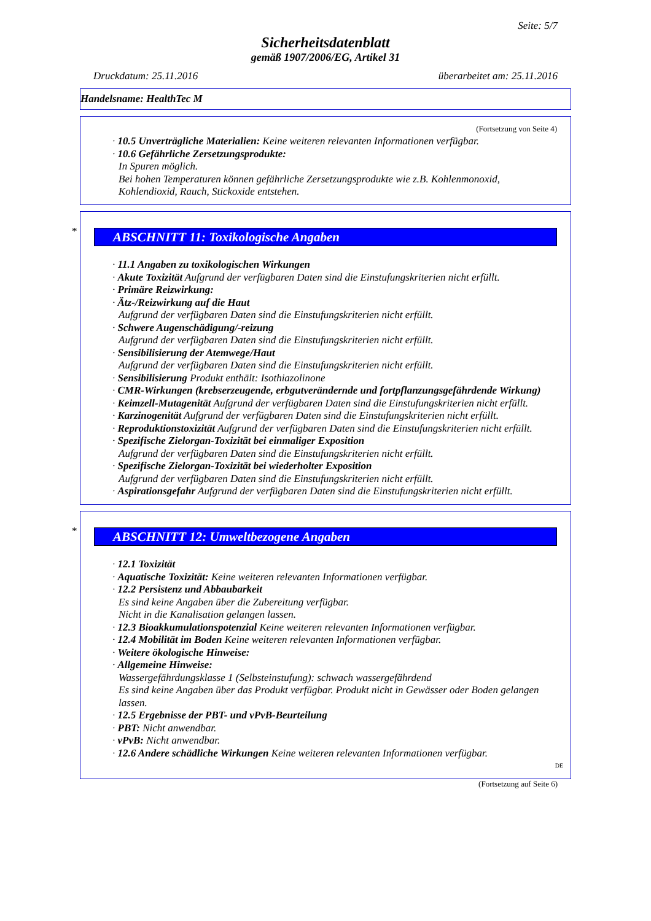Seite: 5/7
Sicherheitsdatenblatt
gemäß 1907/2006/EG, Artikel 31
Druckdatum: 25.11.2016 überarbeitet am: 25.11.2016
Handelsname: HealthTec M
(Fortsetzung von Seite 4)
· 10.5 Unverträgliche Materialien: Keine weiteren relevanten Informationen verfügbar.
· 10.6 Gefährliche Zersetzungsprodukte:
In Spuren möglich.
Bei hohen Temperaturen können gefährliche Zersetzungsprodukte wie z.B. Kohlenmonoxid, Kohlendioxid, Rauch, Stickoxide entstehen.
*
ABSCHNITT 11: Toxikologische Angaben
· 11.1 Angaben zu toxikologischen Wirkungen
· Akute Toxizität Aufgrund der verfügbaren Daten sind die Einstufungskriterien nicht erfüllt.
· Primäre Reizwirkung:
· Ätz-/Reizwirkung auf die Haut
Aufgrund der verfügbaren Daten sind die Einstufungskriterien nicht erfüllt.
· Schwere Augenschädigung/-reizung
Aufgrund der verfügbaren Daten sind die Einstufungskriterien nicht erfüllt.
· Sensibilisierung der Atemwege/Haut
Aufgrund der verfügbaren Daten sind die Einstufungskriterien nicht erfüllt.
· Sensibilisierung Produkt enthält: Isothiazolinone
· CMR-Wirkungen (krebserzeugende, erbgutverändernde und fortpflanzungsgefährdende Wirkung)
· Keimzell-Mutagenität Aufgrund der verfügbaren Daten sind die Einstufungskriterien nicht erfüllt.
· Karzinogenität Aufgrund der verfügbaren Daten sind die Einstufungskriterien nicht erfüllt.
· Reproduktionstoxizität Aufgrund der verfügbaren Daten sind die Einstufungskriterien nicht erfüllt.
· Spezifische Zielorgan-Toxizität bei einmaliger Exposition
Aufgrund der verfügbaren Daten sind die Einstufungskriterien nicht erfüllt.
· Spezifische Zielorgan-Toxizität bei wiederholter Exposition
Aufgrund der verfügbaren Daten sind die Einstufungskriterien nicht erfüllt.
· Aspirationsgefahr Aufgrund der verfügbaren Daten sind die Einstufungskriterien nicht erfüllt.
*
ABSCHNITT 12: Umweltbezogene Angaben
· 12.1 Toxizität
· Aquatische Toxizität: Keine weiteren relevanten Informationen verfügbar.
· 12.2 Persistenz und Abbaubarkeit
Es sind keine Angaben über die Zubereitung verfügbar.
Nicht in die Kanalisation gelangen lassen.
· 12.3 Bioakkumulationspotenzial Keine weiteren relevanten Informationen verfügbar.
· 12.4 Mobilität im Boden Keine weiteren relevanten Informationen verfügbar.
· Weitere ökologische Hinweise:
· Allgemeine Hinweise:
Wassergefährdungsklasse 1 (Selbsteinstufung): schwach wassergefährdend
Es sind keine Angaben über das Produkt verfügbar. Produkt nicht in Gewässer oder Boden gelangen lassen.
· 12.5 Ergebnisse der PBT- und vPvB-Beurteilung
· PBT: Nicht anwendbar.
· vPvB: Nicht anwendbar.
· 12.6 Andere schädliche Wirkungen Keine weiteren relevanten Informationen verfügbar.
DE
(Fortsetzung auf Seite 6)